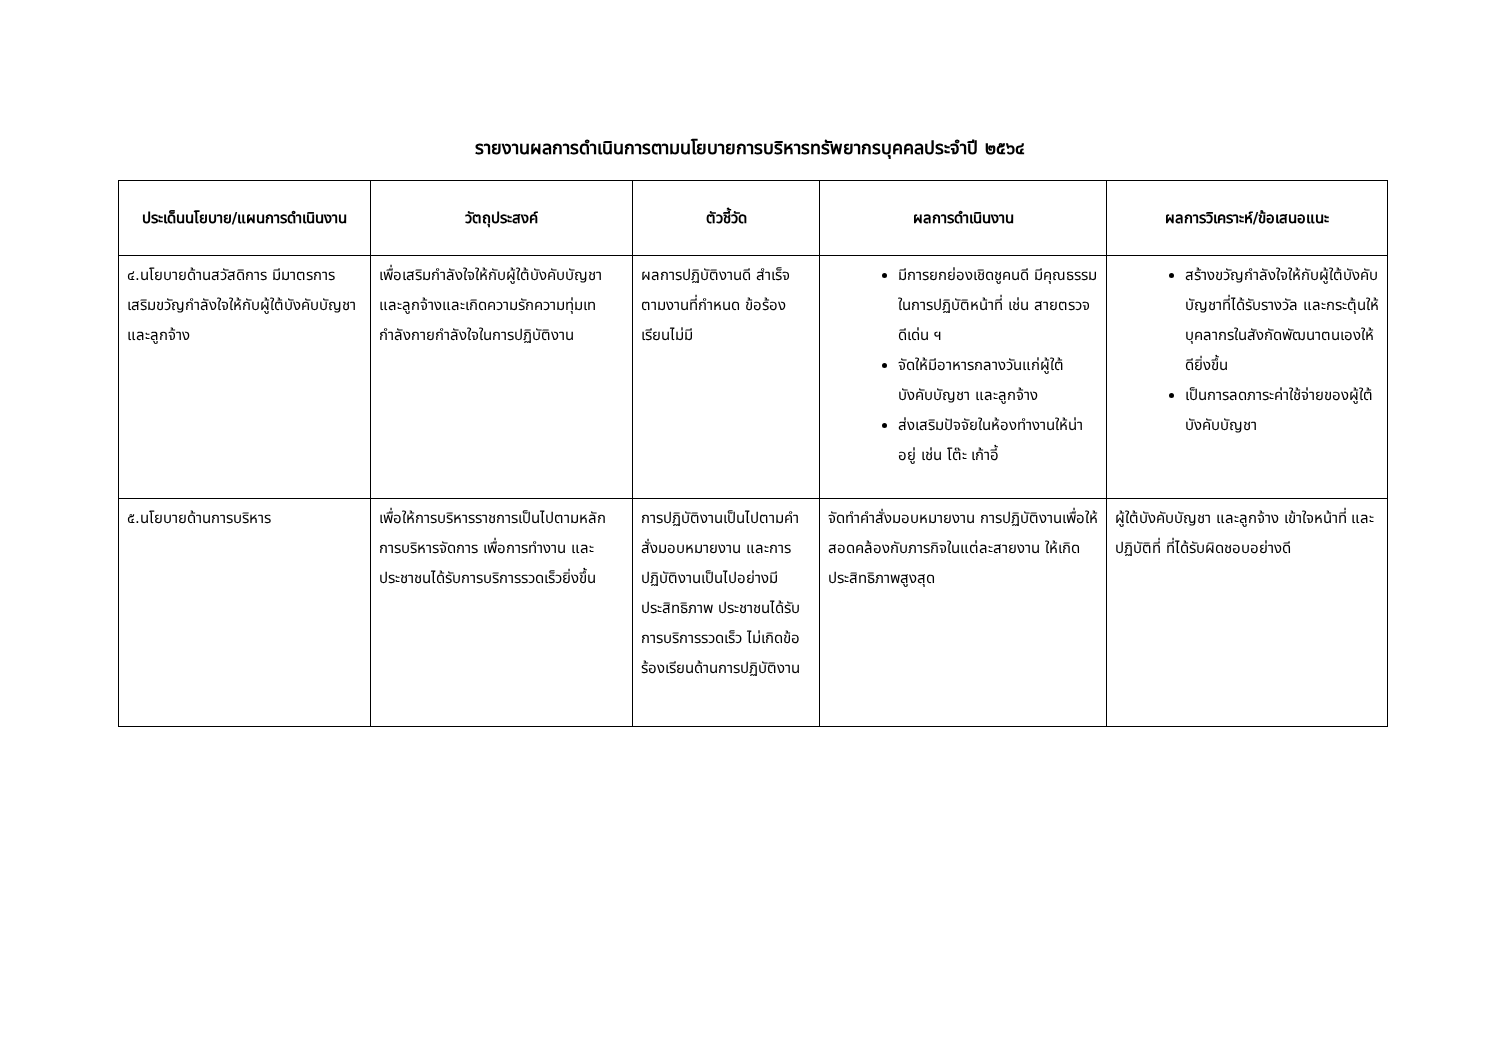รายงานผลการดำเนินการตามนโยบายการบริหารทรัพยากรบุคคลประจำปี ๒๕๖๔
| ประเด็นนโยบาย/แผนการดำเนินงาน | วัตถุประสงค์ | ตัวชี้วัด | ผลการดำเนินงาน | ผลการวิเคราะห์/ข้อเสนอแนะ |
| --- | --- | --- | --- | --- |
| ๔.นโยบายด้านสวัสดิการ มีมาตรการเสริมขวัญกำลังใจให้กับผู้ใต้บังคับบัญชา และลูกจ้าง | เพื่อเสริมกำลังใจให้กับผู้ใต้บังคับบัญชา และลูกจ้างและเกิดความรักความทุ่มเทกำลังกายกำลังใจในการปฏิบัติงาน | ผลการปฏิบัติงานดี สำเร็จตามงานที่กำหนด ข้อร้องเรียนไม่มี | มีการยกย่องเชิดชูคนดี มีคุณธรรม ในการปฏิบัติหน้าที่ เช่น สายตรวจดีเด่น ฯ จัดให้มีอาหารกลางวันแก่ผู้ใต้บังคับบัญชา และลูกจ้าง ส่งเสริมปัจจัยในห้องทำงานให้น่าอยู่ เช่น โต๊ะ เก้าอี้ | สร้างขวัญกำลังใจให้กับผู้ใต้บังคับบัญชาที่ได้รับรางวัล และกระตุ้นให้บุคลากรในสังกัดพัฒนาตนเองให้ดียิ่งขึ้น เป็นการลดภาระค่าใช้จ่ายของผู้ใต้บังคับบัญชา |
| ๕.นโยบายด้านการบริหาร | เพื่อให้การบริหารราชการเป็นไปตามหลักการบริหารจัดการ เพื่อการทำงาน และประชาชนได้รับการบริการรวดเร็วยิ่งขึ้น | การปฏิบัติงานเป็นไปตามคำสั่งมอบหมายงาน และการปฏิบัติงานเป็นไปอย่างมีประสิทธิภาพ ประชาชนได้รับการบริการรวดเร็ว ไม่เกิดข้อร้องเรียนด้านการปฏิบัติงาน | จัดทำคำสั่งมอบหมายงาน การปฏิบัติงานเพื่อให้สอดคล้องกับภารกิจในแต่ละสายงาน ให้เกิดประสิทธิภาพสูงสุด | ผู้ใต้บังคับบัญชา และลูกจ้าง เข้าใจหน้าที่ และปฏิบัติที่ ที่ได้รับผิดชอบอย่างดี |